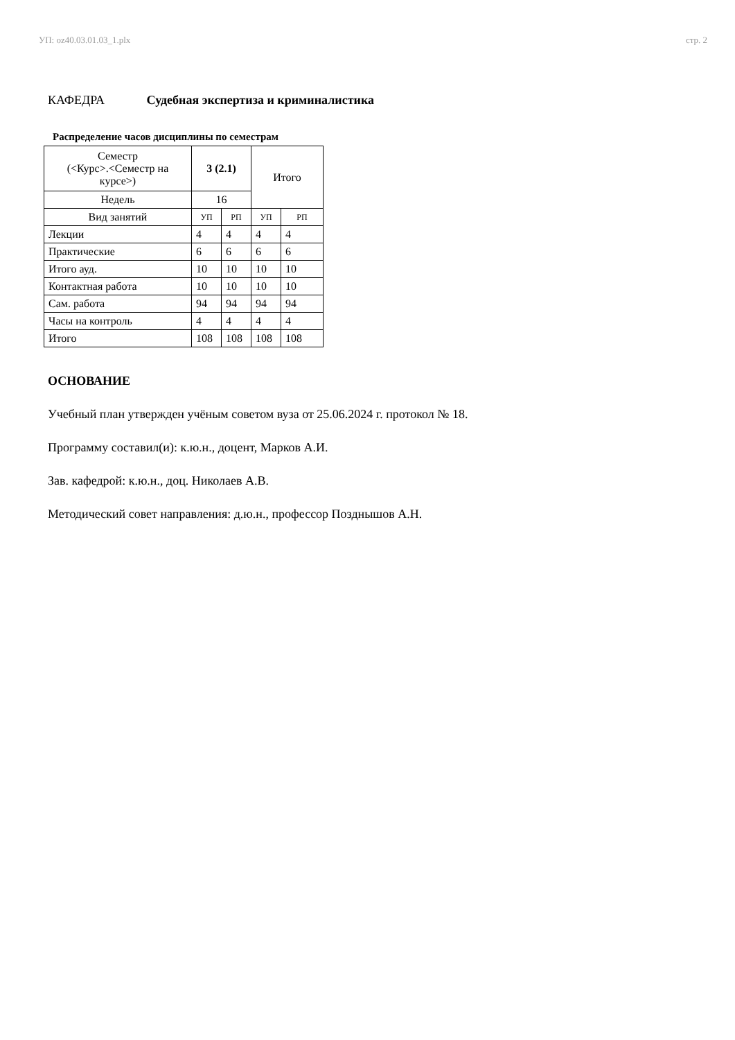УП: oz40.03.01.03_1.plx стр. 2
КАФЕДРА Судебная экспертиза и криминалистика
Распределение часов дисциплины по семестрам
| Семестр (<Курс>.<Семестр на курсе>) | 3 (2.1) | | Итого | |
| Недель | 16 | | | |
| Вид занятий | УП | РП | УП | РП |
| Лекции | 4 | 4 | 4 | 4 |
| Практические | 6 | 6 | 6 | 6 |
| Итого ауд. | 10 | 10 | 10 | 10 |
| Контактная работа | 10 | 10 | 10 | 10 |
| Сам. работа | 94 | 94 | 94 | 94 |
| Часы на контроль | 4 | 4 | 4 | 4 |
| Итого | 108 | 108 | 108 | 108 |
ОСНОВАНИЕ
Учебный план утвержден учёным советом вуза от 25.06.2024 г. протокол № 18.
Программу составил(и): к.ю.н., доцент, Марков А.И.
Зав. кафедрой: к.ю.н., доц. Николаев А.В.
Методический совет направления: д.ю.н., профессор Позднышов А.Н.